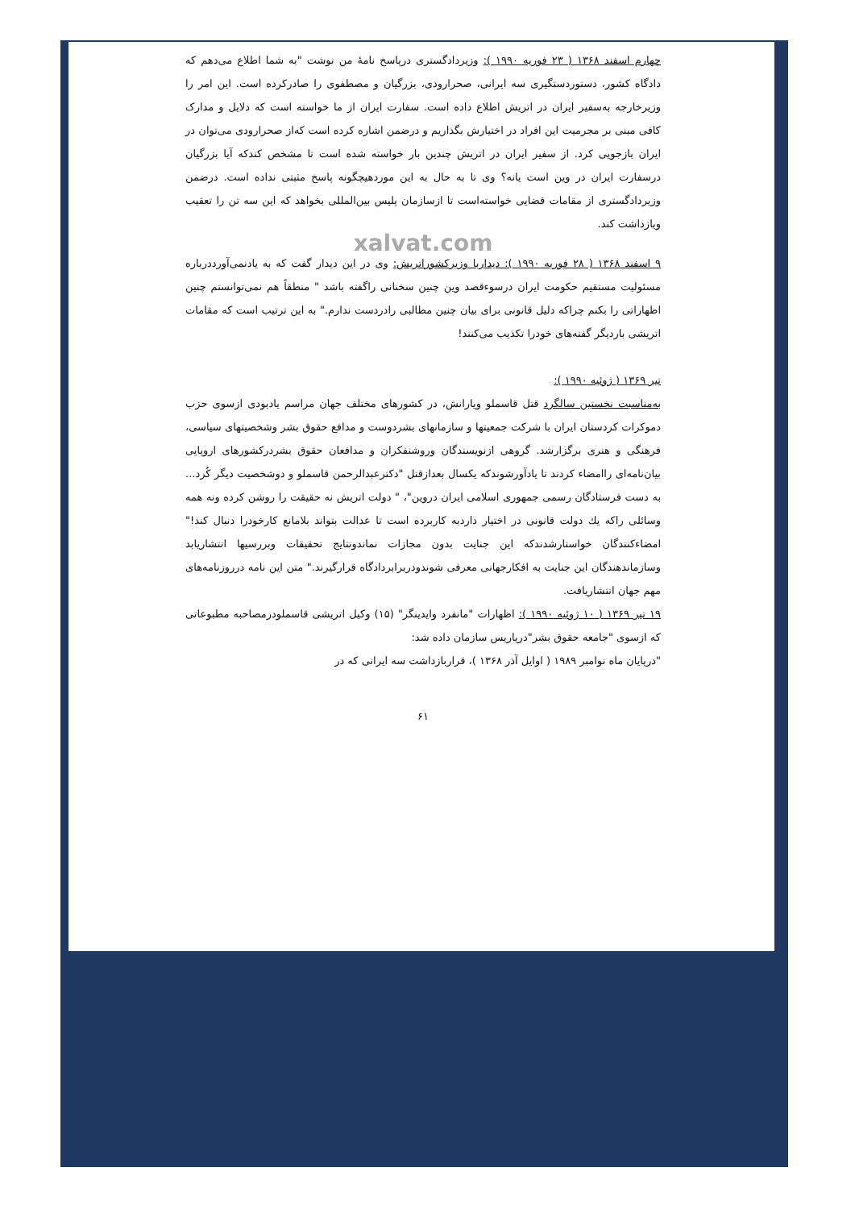چهارم اسفند ۱۳۶۸ ( ۲۳ فوریه ۱۹۹۰ ): وزیردادگستری درپاسخ نامهٔ من نوشت "به شما اطلاع می‌دهم که دادگاه کشور، دستوردستگیری سه ایرانی، صحرارودی، بزرگیان و مصطفوی را صادرکرده است. این امر را وزیرخارجه به‌سفیر ایران در اتریش اطلاع داده است. سفارت ایران از ما خواسته است که دلایل و مدارک کافی مبنی بر مجرمیت این افراد در اختیارش بگذاریم و درضمن اشاره کرده است که‌از صحرارودی می‌توان در ایران بازجویی کرد. از سفیر ایران در اتریش چندین بار خواسته شده است تا مشخص کندکه آیا بزرگیان درسفارت ایران در وین است یانه؟ وی تا به حال به این موردهیچگونه پاسخ مثبتی نداده است. درضمن وزیردادگستری از مقامات قضایی خواسته‌است تا ازسازمان پلیس بین‌المللی بخواهد که این سه تن را تعقیب وبازداشت کند.
xalvat.com
۹ اسفند ۱۳۶۸ ( ۲۸ فوریه ۱۹۹۰ ): دیداربا وزیرکشوراتریش: وی در این دیدار گفت که به یادنمی‌آورددرباره مسئولیت مستقیم حکومت ایران درسوءقصد وین چنین سخنانی راگفته باشد " منطقاً هم نمی‌توانستم چنین اظهاراتی را بکنم چراکه دلیل قانونی برای بیان چنین مطالبی رادردست ندارم." به این ترتیب است که مقامات اتریشی باردیگر گفته‌های خودرا تکذیب می‌کنند!
تیر ۱۳۶۹ ( ژوئیه ۱۹۹۰ ):
به‌مناسبت نخستین سالگرد قتل قاسملو ویارانش، در کشورهای مختلف جهان مراسم یادبودی ازسوی حزب دموکرات کردستان ایران با شرکت جمعیتها و سازمانهای بشردوست و مدافع حقوق بشر وشخصیتهای سیاسی، فرهنگی و هنری برگزارشد. گروهی ازنویسندگان وروشنفکران و مدافعان حقوق بشردرکشورهای اروپایی بیان‌نامه‌ای راامضاء کردند تا یادآورشوندکه یکسال بعدازقتل "دکترعبدالرحمن قاسملو و دوشخصیت دیگر کُرد... به دست فرستادگان رسمی جمهوری اسلامی ایران دروین"، " دولت اتریش نه حقیقت را روشن کرده ونه همه وسائلی راکه یك دولت قانونی در اختیار داردبه کاربرده است تا عدالت بتواند بلامانع کارخودرا دنبال کند!" امضاءکنندگان خواستارشدندکه این جنایت بدون مجازات نماندونتایج تحقیقات وبررسیها انتشاریابد وسازماندهندگان این جنایت به افکارجهانی معرفی شوندودربرابردادگاه قرارگیرند." متن این نامه درروزنامه‌های مهم جهان انتشاریافت.
۱۹ تیر ۱۳۶۹ ( ۱۰ ژوئیه ۱۹۹۰ ): اظهارات "مانفرد وایدینگر" (۱۵) وکیل اتریشی قاسملودرمصاحبه مطبوعاتی که ازسوی "جامعه حقوق بشر"درپاریس سازمان داده شد:
"درپایان ماه نوامبر ۱۹۸۹ ( اوایل آذر ۱۳۶۸ )، قراربازداشت سه ایرانی که در
۶۱